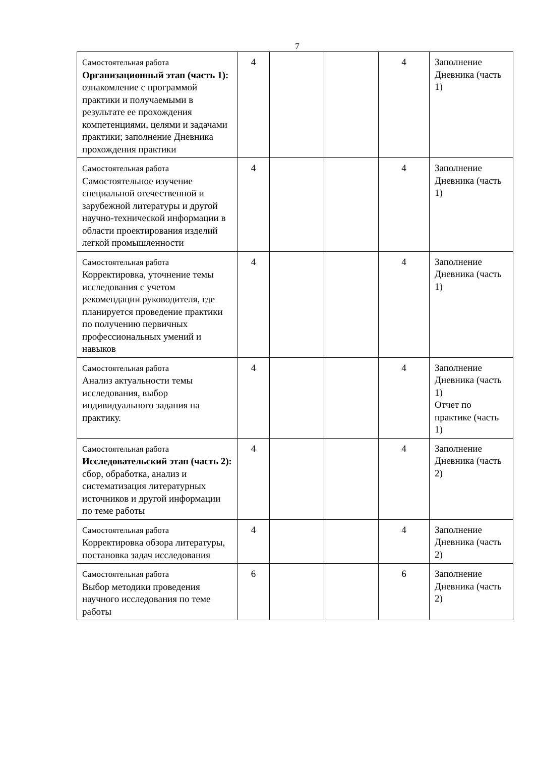7
| Самостоятельная работа Организационный этап (часть 1): ознакомление с программой практики и получаемыми в результате ее прохождения компетенциями, целями и задачами практики; заполнение Дневника прохождения практики | 4 | | | 4 | Заполнение Дневника (часть 1) |
| Самостоятельная работа Самостоятельное изучение специальной отечественной и зарубежной литературы и другой научно-технической информации в области проектирования изделий легкой промышленности | 4 | | | 4 | Заполнение Дневника (часть 1) |
| Самостоятельная работа Корректировка, уточнение темы исследования с учетом рекомендации руководителя, где планируется проведение практики по получению первичных профессиональных умений и навыков | 4 | | | 4 | Заполнение Дневника (часть 1) |
| Самостоятельная работа Анализ актуальности темы исследования, выбор индивидуального задания на практику. | 4 | | | 4 | Заполнение Дневника (часть 1) Отчет по практике (часть 1) |
| Самостоятельная работа Исследовательский этап (часть 2): сбор, обработка, анализ и систематизация литературных источников и другой информации по теме работы | 4 | | | 4 | Заполнение Дневника (часть 2) |
| Самостоятельная работа Корректировка обзора литературы, постановка задач исследования | 4 | | | 4 | Заполнение Дневника (часть 2) |
| Самостоятельная работа Выбор методики проведения научного исследования по теме работы | 6 | | | 6 | Заполнение Дневника (часть 2) |